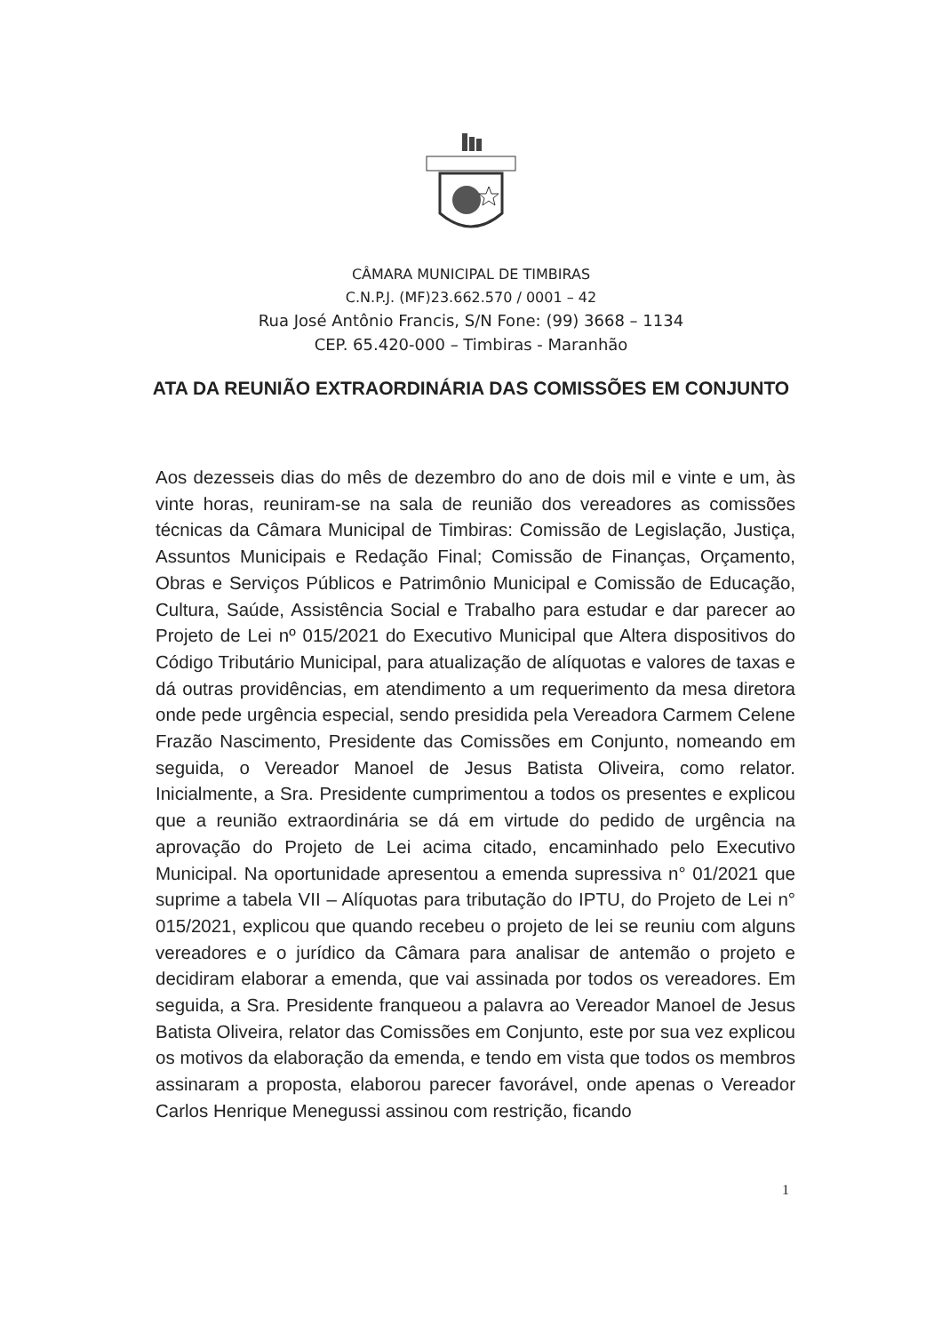CÂMARA MUNICIPAL DE TIMBIRAS
C.N.P.J. (MF)23.662.570 / 0001 – 42
Rua José Antônio Francis, S/N Fone: (99) 3668 – 1134
CEP. 65.420-000 – Timbiras - Maranhão
ATA DA REUNIÃO EXTRAORDINÁRIA DAS COMISSÕES EM CONJUNTO
Aos dezesseis dias do mês de dezembro do ano de dois mil e vinte e um, às vinte horas, reuniram-se na sala de reunião dos vereadores as comissões técnicas da Câmara Municipal de Timbiras: Comissão de Legislação, Justiça, Assuntos Municipais e Redação Final; Comissão de Finanças, Orçamento, Obras e Serviços Públicos e Patrimônio Municipal e Comissão de Educação, Cultura, Saúde, Assistência Social e Trabalho para estudar e dar parecer ao Projeto de Lei nº 015/2021 do Executivo Municipal que Altera dispositivos do Código Tributário Municipal, para atualização de alíquotas e valores de taxas e dá outras providências, em atendimento a um requerimento da mesa diretora onde pede urgência especial, sendo presidida pela Vereadora Carmem Celene Frazão Nascimento, Presidente das Comissões em Conjunto, nomeando em seguida, o Vereador Manoel de Jesus Batista Oliveira, como relator. Inicialmente, a Sra. Presidente cumprimentou a todos os presentes e explicou que a reunião extraordinária se dá em virtude do pedido de urgência na aprovação do Projeto de Lei acima citado, encaminhado pelo Executivo Municipal. Na oportunidade apresentou a emenda supressiva n° 01/2021 que suprime a tabela VII – Alíquotas para tributação do IPTU, do Projeto de Lei n° 015/2021, explicou que quando recebeu o projeto de lei se reuniu com alguns vereadores e o jurídico da Câmara para analisar de antemão o projeto e decidiram elaborar a emenda, que vai assinada por todos os vereadores. Em seguida, a Sra. Presidente franqueou a palavra ao Vereador Manoel de Jesus Batista Oliveira, relator das Comissões em Conjunto, este por sua vez explicou os motivos da elaboração da emenda, e tendo em vista que todos os membros assinaram a proposta, elaborou parecer favorável, onde apenas o Vereador Carlos Henrique Menegussi assinou com restrição, ficando
1